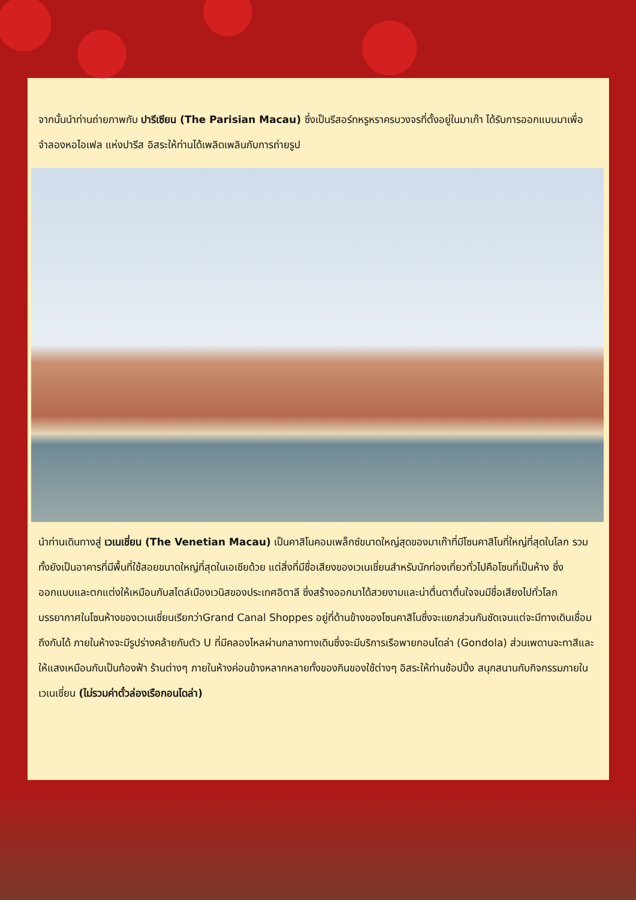จากนั้นนำท่านถ่ายภาพกับ ปารีเซียน (The Parisian Macau) ซึ่งเป็นรีสอร์ทหรูหราครบวงจรที่ตั้งอยู่ในมาเก๊า ได้รับการออกแบบมาเพื่อจำลองหอไอเฟล แห่งปารีส อิสระให้ท่านได้เพลิดเพลินกับการถ่ายรูป
นำท่านเดินทางสู่ เวเนเชี่ยน (The Venetian Macau) เป็นคาสิโนคอมเพล็กซ์ขนาดใหญ่สุดของมาเก๊าที่มีโซนคาสิโนที่ใหญ่ที่สุดในโลก รวมทั้งยังเป็นอาคารที่มีพื้นที่ใช้สอยขนาดใหญ่ที่สุดในเอเชียด้วย แต่สิ่งที่มีชื่อเสียงของเวเนเชี่ยนสำหรับนักท่องเที่ยวทั่วไปคือโซนที่เป็นห้าง ซึ่งออกแบบและตกแต่งให้เหมือนกับสไตล์เมืองเวนิสของประเทศอิตาลี ซึ่งสร้างออกมาได้สวยงามและน่าตื่นตาตื่นใจจนมีชื่อเสียงไปทั่วโลก บรรยากาศในโซนห้างของเวเนเชี่ยนเรียกว่าGrand Canal Shoppes อยู่ที่ด้านข้างของโซนคาสิโนซึ่งจะแยกส่วนกันชัดเจนแต่จะมีทางเดินเชื่อมถึงกันได้ ภายในห้างจะมีรูปร่างคล้ายกับตัว U ที่มีคลองไหลผ่านกลางทางเดินซึ่งจะมีบริการเรือพายกอนโดล่า (Gondola) ส่วนเพดานจะทาสีและให้แสงเหมือนกับเป็นท้องฟ้า ร้านต่างๆ ภายในห้างค่อนข้างหลากหลายทั้งของกินของใช้ต่างๆ อิสระให้ท่านช้อปปิ้ง สนุกสนานกับกิจกรรมภายในเวเนเชี่ยน (ไม่รวมค่าตั๋วล่องเรือกอนโดล่า)